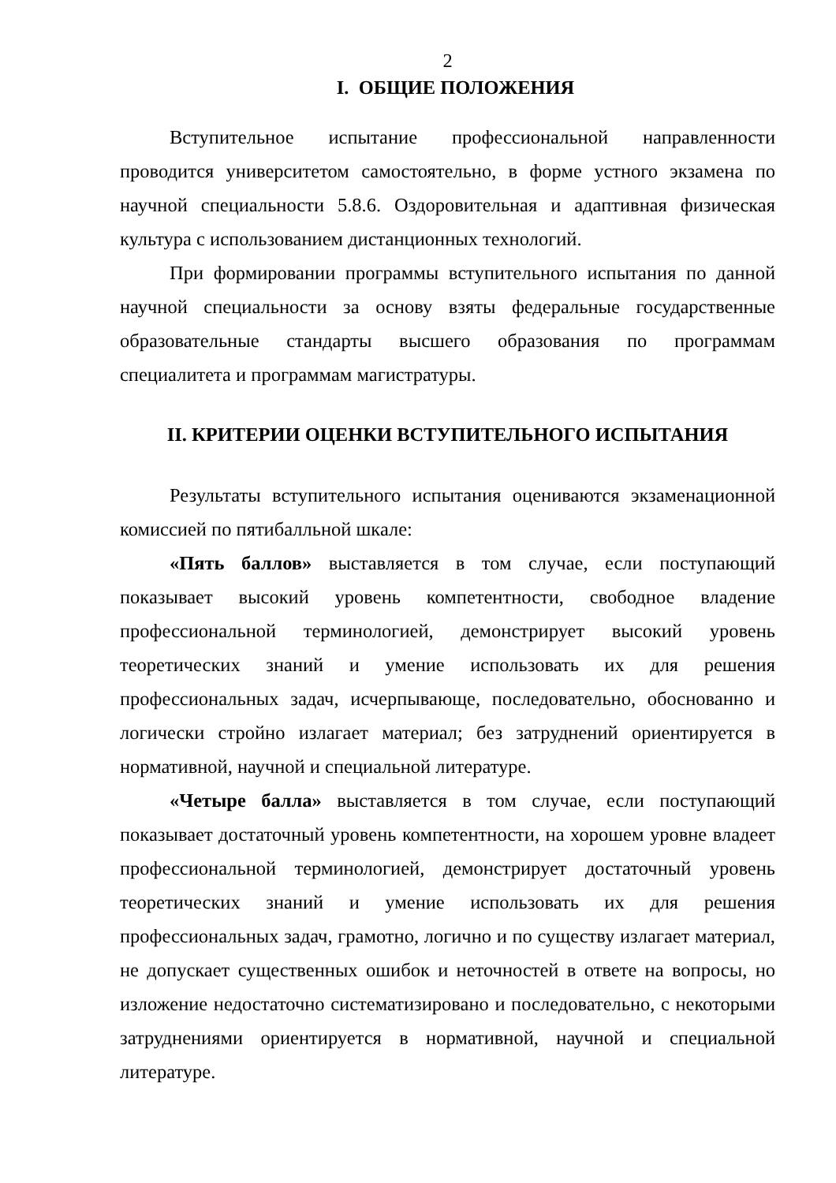2
I. ОБЩИЕ ПОЛОЖЕНИЯ
Вступительное испытание профессиональной направленности проводится университетом самостоятельно, в форме устного экзамена по научной специальности 5.8.6. Оздоровительная и адаптивная физическая культура с использованием дистанционных технологий.
При формировании программы вступительного испытания по данной научной специальности за основу взяты федеральные государственные образовательные стандарты высшего образования по программам специалитета и программам магистратуры.
II. КРИТЕРИИ ОЦЕНКИ ВСТУПИТЕЛЬНОГО ИСПЫТАНИЯ
Результаты вступительного испытания оцениваются экзаменационной комиссией по пятибалльной шкале:
«Пять баллов» выставляется в том случае, если поступающий показывает высокий уровень компетентности, свободное владение профессиональной терминологией, демонстрирует высокий уровень теоретических знаний и умение использовать их для решения профессиональных задач, исчерпывающе, последовательно, обоснованно и логически стройно излагает материал; без затруднений ориентируется в нормативной, научной и специальной литературе.
«Четыре балла» выставляется в том случае, если поступающий показывает достаточный уровень компетентности, на хорошем уровне владеет профессиональной терминологией, демонстрирует достаточный уровень теоретических знаний и умение использовать их для решения профессиональных задач, грамотно, логично и по существу излагает материал, не допускает существенных ошибок и неточностей в ответе на вопросы, но изложение недостаточно систематизировано и последовательно, с некоторыми затруднениями ориентируется в нормативной, научной и специальной литературе.